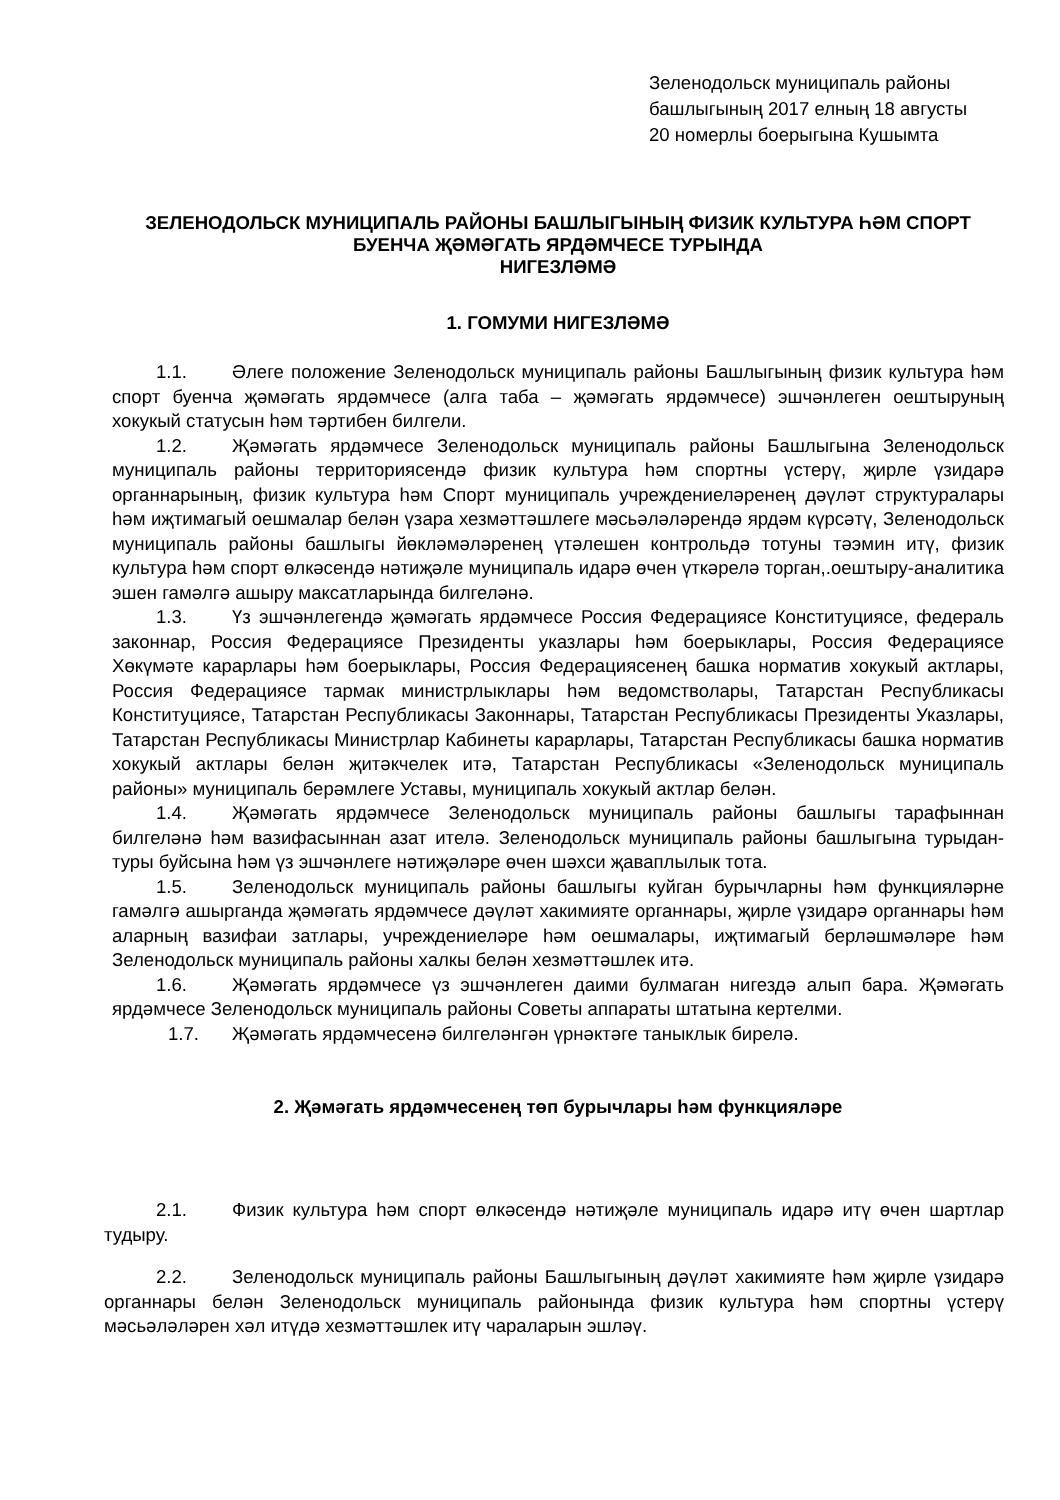Зеленодольск муниципаль районы башлыгының 2017 елның 18 августы 20 номерлы боерыгына Кушымта
ЗЕЛЕНОДОЛЬСК МУНИЦИПАЛЬ РАЙОНЫ БАШЛЫГЫНЫҢ ФИЗИК КУЛЬТУРА ҺӘМ СПОРТ БУЕНЧА ҖӘМӘГАТЬ ЯРДӘМЧЕСЕ ТУРЫНДА
НИГЕЗЛӘМӘ
1. ГОМУМИ НИГЕЗЛӘМӘ
1.1. Әлеге положение Зеленодольск муниципаль районы Башлыгының физик культура һәм спорт буенча җәмәгать ярдәмчесе (алга таба – җәмәгать ярдәмчесе) эшчәнлеген оештыруның хокукый статусын һәм тәртибен билгели.
1.2. Җәмәгать ярдәмчесе Зеленодольск муниципаль районы Башлыгына Зеленодольск муниципаль районы территориясендә физик культура һәм спортны үстерү, җирле үзидарә органнарының, физик культура һәм Спорт муниципаль учреждениеләренең дәүләт структуралары һәм иҗтимагый оешмалар белән үзара хезмәттәшлеге мәсьәләләрендә ярдәм күрсәтү, Зеленодольск муниципаль районы башлыгы йөкләмәләренең үтәлешен контрольдә тотуны тәэмин итү, физик культура һәм спорт өлкәсендә нәтиҗәле муниципаль идарә өчен үткәрелә торган,.оештыру-аналитика эшен гамәлгә ашыру максатларында билгеләнә.
1.3. Үз эшчәнлегендә җәмәгать ярдәмчесе Россия Федерациясе Конституциясе, федераль законнар, Россия Федерациясе Президенты указлары һәм боерыклары, Россия Федерациясе Хөкүмәте карарлары һәм боерыклары, Россия Федерациясенең башка норматив хокукый актлары, Россия Федерациясе тармак министрлыклары һәм ведомстволары, Татарстан Республикасы Конституциясе, Татарстан Республикасы Законнары, Татарстан Республикасы Президенты Указлары, Татарстан Республикасы Министрлар Кабинеты карарлары, Татарстан Республикасы башка норматив хокукый актлары белән җитәкчелек итә, Татарстан Республикасы «Зеленодольск муниципаль районы» муниципаль берәмлеге Уставы, муниципаль хокукый актлар белән.
1.4. Җәмәгать ярдәмчесе Зеленодольск муниципаль районы башлыгы тарафыннан билгеләнә һәм вазифасыннан азат ителә. Зеленодольск муниципаль районы башлыгына турыдан-туры буйсына һәм үз эшчәнлеге нәтиҗәләре өчен шәхси җаваплылык тота.
1.5. Зеленодольск муниципаль районы башлыгы куйган бурычларны һәм функцияләрне гамәлгә ашырганда җәмәгать ярдәмчесе дәүләт хакимияте органнары, җирле үзидарә органнары һәм аларның вазифаи затлары, учреждениеләре һәм оешмалары, иҗтимагый берләшмәләре һәм Зеленодольск муниципаль районы халкы белән хезмәттәшлек итә.
1.6. Җәмәгать ярдәмчесе үз эшчәнлеген даими булмаган нигездә алып бара. Җәмәгать ярдәмчесе Зеленодольск муниципаль районы Советы аппараты штатына кертелми.
1.7. Җәмәгать ярдәмчесенә билгеләнгән үрнәктәге таныклык бирелә.
2. Җәмәгать ярдәмчесенең төп бурычлары һәм функцияләре
2.1. Физик культура һәм спорт өлкәсендә нәтиҗәле муниципаль идарә итү өчен шартлар тудыру.
2.2. Зеленодольск муниципаль районы Башлыгының дәүләт хакимияте һәм җирле үзидарә органнары белән Зеленодольск муниципаль районында физик культура һәм спортны үстерү мәсьәләләрен хәл итүдә хезмәттәшлек итү чараларын эшләү.